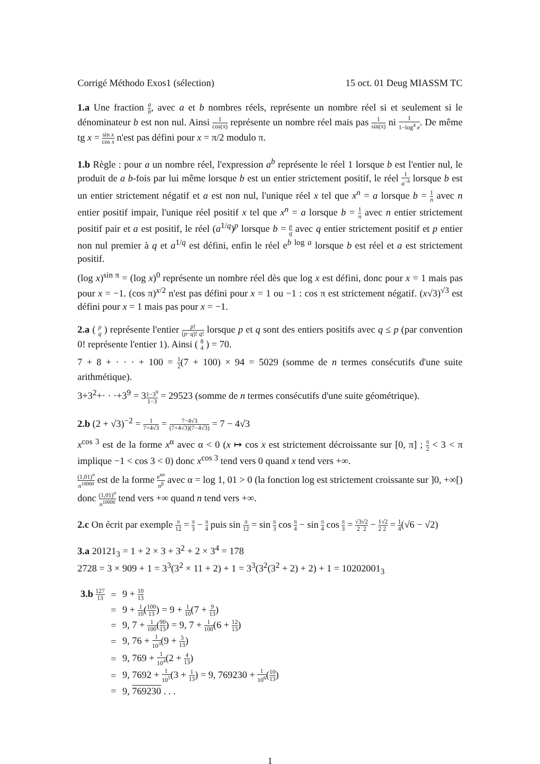Corrigé Méthodo Exos1 (sélection) 15 oct. 01 Deug MIASSM TC
1.a Une fraction a b, avec a et b nombres réels, représente un nombre réel si et seulement si le dénominateur b est non nul. Ainsi 1 cos(π) représente un nombre réel mais pas 1 sin(π) ni 1 1−log<sup>4</sup> e. De même tg x = sin x cos x n'est pas défini pour x = π/2 modulo π.
1.b Règle : pour a un nombre réel, l'expression a<sup>b</sup> représente le réel 1 lorsque b est l'entier nul, le produit de a b-fois par lui même lorsque b est un entier strictement positif, le réel 1 a<sup>−b</sup> lorsque b est un entier strictement négatif et a est non nul, l'unique réel x tel que x<sup>n</sup> = a lorsque b = 1 n avec n entier positif impair, l'unique réel positif x tel que x<sup>n</sup> = a lorsque b = 1 n avec n entier strictement positif pair et a est positif, le réel (a<sup>1/q</sup>)<sup>p</sup> lorsque b = p q avec q entier strictement positif et p entier non nul premier à q et a<sup>1/q</sup> est défini, enfin le réel e<sup>b log a</sup> lorsque b est réel et a est strictement positif.
(log x)<sup>sin π</sup> = (log x)<sup>0</sup> représente un nombre réel dès que log x est défini, donc pour x = 1 mais pas pour x = −1. (cos π)<sup>x/2</sup> n'est pas défini pour x = 1 ou −1 : cos π est strictement négatif. (x√3)<sup>√3</sup> est défini pour x = 1 mais pas pour x = −1.
2.a ( p q ) représente l'entier p! (p−q)! q! lorsque p et q sont des entiers positifs avec q ≤ p (par convention 0! représente l'entier 1). Ainsi ( 8 4 ) = 70.
7 + 8 + · · · + 100 = 1 2(7 + 100) × 94 = 5029 (somme de n termes consécutifs d'une suite arithmétique).
3+3<sup>2</sup>+· · ·+3<sup>9</sup> = 31−3<sup>9</sup> 1−3 = 29523 (somme de n termes consécutifs d'une suite géométrique).
2.b (2 + √3)<sup>−2</sup> = 1 7+4√3 = 7−4√3 (7+4√3)(7−4√3) = 7 − 4√3
x<sup>cos 3</sup> est de la forme x<sup>α</sup> avec α < 0 (x ↦ cos x est strictement décroissante sur [0, π] ; π 2 < 3 < π implique −1 < cos 3 < 0) donc x<sup>cos 3</sup> tend vers 0 quand x tend vers +∞.
(1,01)<sup>n</sup> n<sup>10000</sup> est de la forme e<sup>αn</sup> n<sup>β</sup> avec α = log 1, 01 > 0 (la fonction log est strictement croissante sur ]0, +∞[) donc (1,01)<sup>n</sup> n<sup>10000</sup> tend vers +∞ quand n tend vers +∞.
2.c On écrit par exemple π 12 = π 3 − π 4 puis sin π 12 = sin π 3 cos π 4 − sin π 4 cos π 3 = √3 2√2 2 − 1 2√2 2 = 1 4(√6 − √2)
3.a 20121<sub>3</sub> = 1 + 2 × 3 + 3<sup>2</sup> + 2 × 3<sup>4</sup> = 178
2728 = 3 × 909 + 1 = 3<sup>3</sup>(3<sup>2</sup> × 11 + 2) + 1 = 3<sup>3</sup>(3<sup>2</sup>(3<sup>2</sup> + 2) + 2) + 1 = 10202001<sub>3</sub>
| 3.b 127 13 | = | 9 + 10 13 |
| | = | 9 + 1 10 ( 100 13 ) = 9 + 1 10 (7 + 9 13 ) |
| | = | 9, 7 + 1 100 ( 90 13 ) = 9, 7 + 1 100 (6 + 12 13 ) |
| | = | 9, 76 + 1 10<sup>3</sup> (9 + 3 13 ) |
| | = | 9, 769 + 1 10<sup>4</sup> (2 + 4 13 ) |
| | = | 9, 7692 + 1 10<sup>5</sup> (3 + 1 13 ) = 9, 769230 + 1 10<sup>6</sup> ( 10 13 ) |
| | = | 9, 769230 . . . |
1